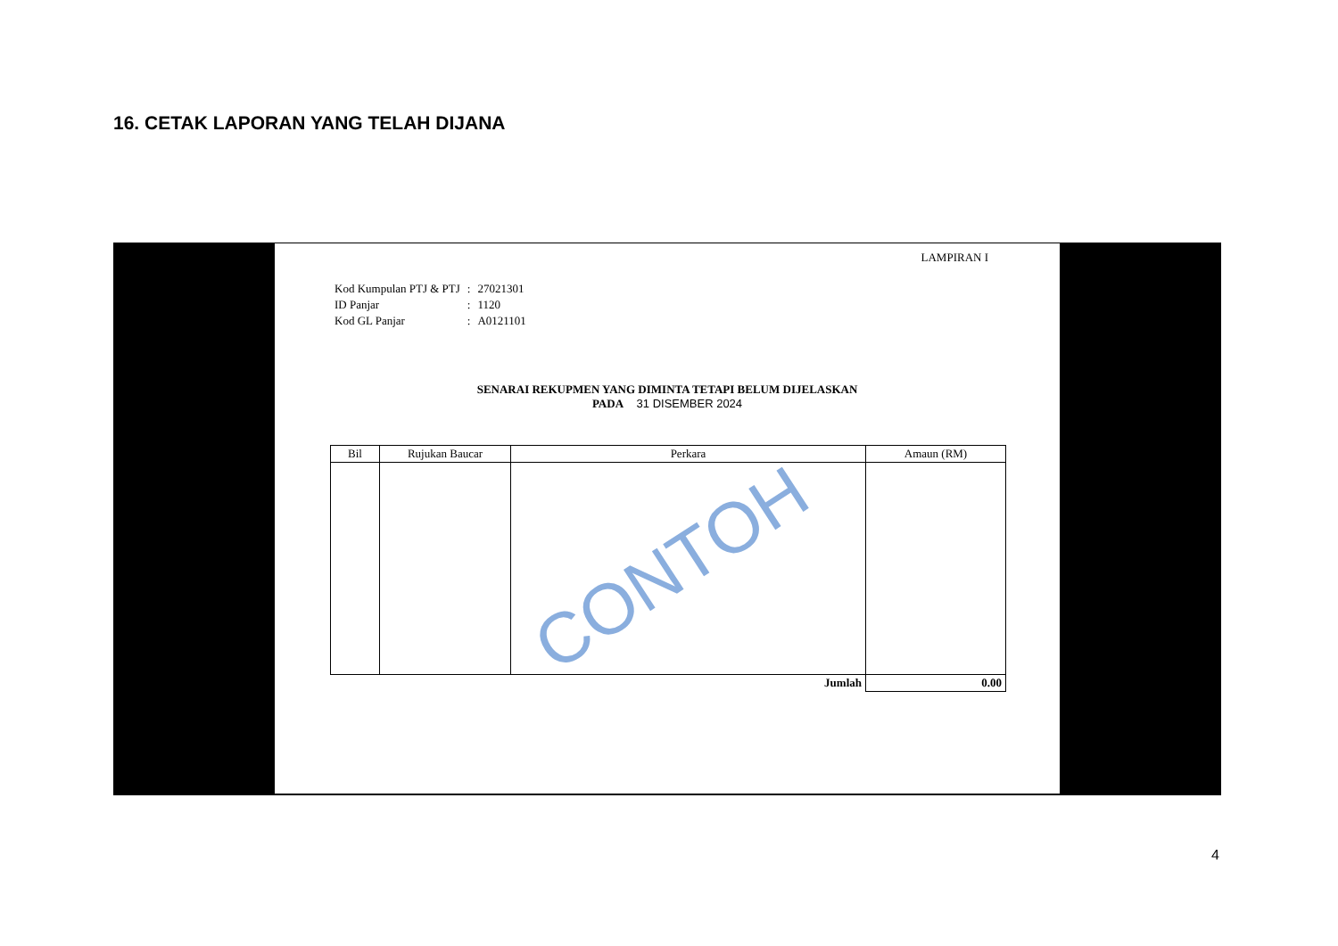16. CETAK LAPORAN YANG TELAH DIJANA
LAMPIRAN I
| Kod Kumpulan PTJ & PTJ | : | 27021301 |
| ID Panjar | : | 1120 |
| Kod GL Panjar | : | A0121101 |
SENARAI REKUPMEN YANG DIMINTA TETAPI BELUM DIJELASKAN
PADA 31 DISEMBER 2024
| Bil | Rujukan Baucar | Perkara | Amaun (RM) |
| --- | --- | --- | --- |
| | | Jumlah | 0.00 |
CONTOH
4